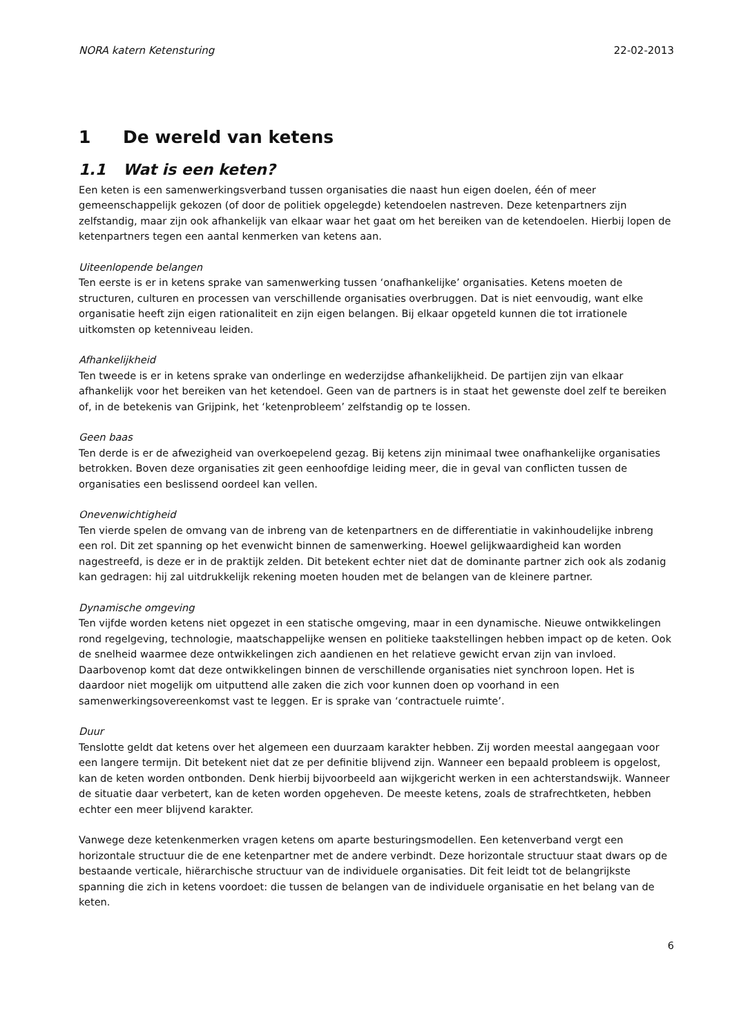NORA katern Ketensturing 22-02-2013
1 De wereld van ketens
1.1 Wat is een keten?
Een keten is een samenwerkingsverband tussen organisaties die naast hun eigen doelen, één of meer gemeenschappelijk gekozen (of door de politiek opgelegde) ketendoelen nastreven. Deze ketenpartners zijn zelfstandig, maar zijn ook afhankelijk van elkaar waar het gaat om het bereiken van de ketendoelen. Hierbij lopen de ketenpartners tegen een aantal kenmerken van ketens aan.
Uiteenlopende belangen
Ten eerste is er in ketens sprake van samenwerking tussen ‘onafhankelijke’ organisaties. Ketens moeten de structuren, culturen en processen van verschillende organisaties overbruggen. Dat is niet eenvoudig, want elke organisatie heeft zijn eigen rationaliteit en zijn eigen belangen. Bij elkaar opgeteld kunnen die tot irrationele uitkomsten op ketenniveau leiden.
Afhankelijkheid
Ten tweede is er in ketens sprake van onderlinge en wederzijdse afhankelijkheid. De partijen zijn van elkaar afhankelijk voor het bereiken van het ketendoel. Geen van de partners is in staat het gewenste doel zelf te bereiken of, in de betekenis van Grijpink, het ‘ketenprobleem’ zelfstandig op te lossen.
Geen baas
Ten derde is er de afwezigheid van overkoepelend gezag. Bij ketens zijn minimaal twee onafhankelijke organisaties betrokken. Boven deze organisaties zit geen eenhoofdige leiding meer, die in geval van conflicten tussen de organisaties een beslissend oordeel kan vellen.
Onevenwichtigheid
Ten vierde spelen de omvang van de inbreng van de ketenpartners en de differentiatie in vakinhoudelijke inbreng een rol. Dit zet spanning op het evenwicht binnen de samenwerking. Hoewel gelijkwaardigheid kan worden nagestreefd, is deze er in de praktijk zelden. Dit betekent echter niet dat de dominante partner zich ook als zodanig kan gedragen: hij zal uitdrukkelijk rekening moeten houden met de belangen van de kleinere partner.
Dynamische omgeving
Ten vijfde worden ketens niet opgezet in een statische omgeving, maar in een dynamische. Nieuwe ontwikkelingen rond regelgeving, technologie, maatschappelijke wensen en politieke taakstellingen hebben impact op de keten. Ook de snelheid waarmee deze ontwikkelingen zich aandienen en het relatieve gewicht ervan zijn van invloed. Daarbovenop komt dat deze ontwikkelingen binnen de verschillende organisaties niet synchroon lopen. Het is daardoor niet mogelijk om uitputtend alle zaken die zich voor kunnen doen op voorhand in een samenwerkingsovereenkomst vast te leggen. Er is sprake van ‘contractuele ruimte’.
Duur
Tenslotte geldt dat ketens over het algemeen een duurzaam karakter hebben. Zij worden meestal aangegaan voor een langere termijn. Dit betekent niet dat ze per definitie blijvend zijn. Wanneer een bepaald probleem is opgelost, kan de keten worden ontbonden. Denk hierbij bijvoorbeeld aan wijkgericht werken in een achterstandswijk. Wanneer de situatie daar verbetert, kan de keten worden opgeheven. De meeste ketens, zoals de strafrechtketen, hebben echter een meer blijvend karakter.
Vanwege deze ketenkenmerken vragen ketens om aparte besturingsmodellen. Een ketenverband vergt een horizontale structuur die de ene ketenpartner met de andere verbindt. Deze horizontale structuur staat dwars op de bestaande verticale, hiërarchische structuur van de individuele organisaties. Dit feit leidt tot de belangrijkste spanning die zich in ketens voordoet: die tussen de belangen van de individuele organisatie en het belang van de keten.
6